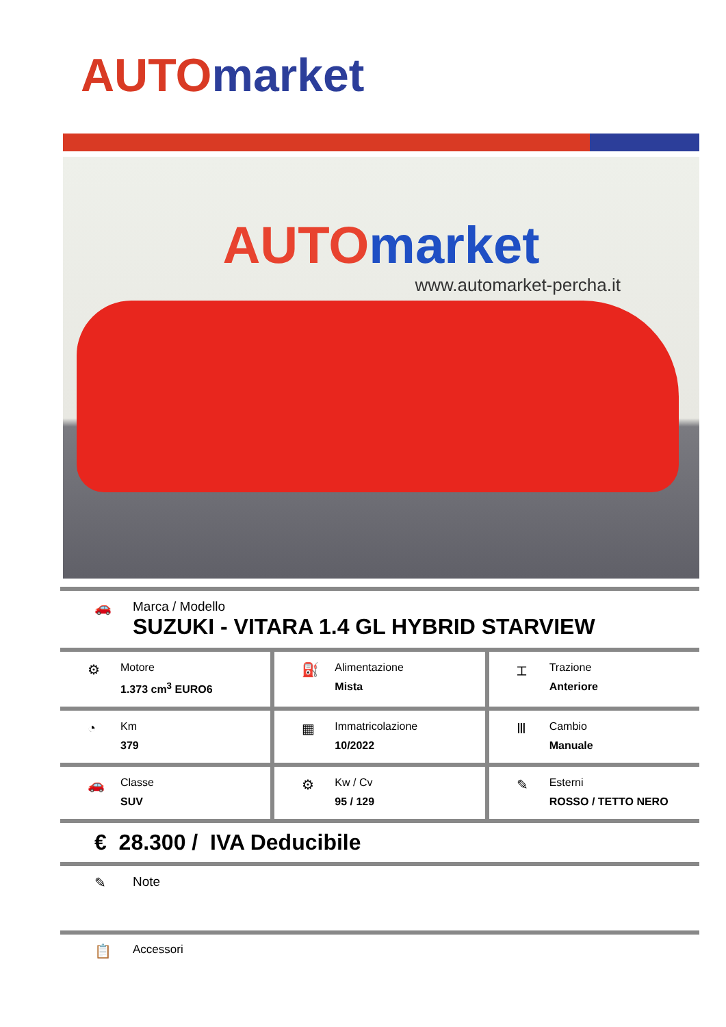AUTO market
AUTO market
www.automarket-percha.it
🚗 Marca / Modello
SUZUKI - VITARA 1.4 GL HYBRID STARVIEW
⚙
Motore
1.373 cm<sup>3</sup> EURO6
⛽
Alimentazione
Mista
⌶
Trazione
Anteriore
◔
Km
379
▦
Immatricolazione
10/2022
Ⅲ
Cambio
Manuale
🚗
Classe
SUV
⚙
Kw / Cv
95 / 129
✎
Esterni
ROSSO / TETTO NERO
€ 28.300 / IVA Deducibile
✎ Note
📋
Accessori